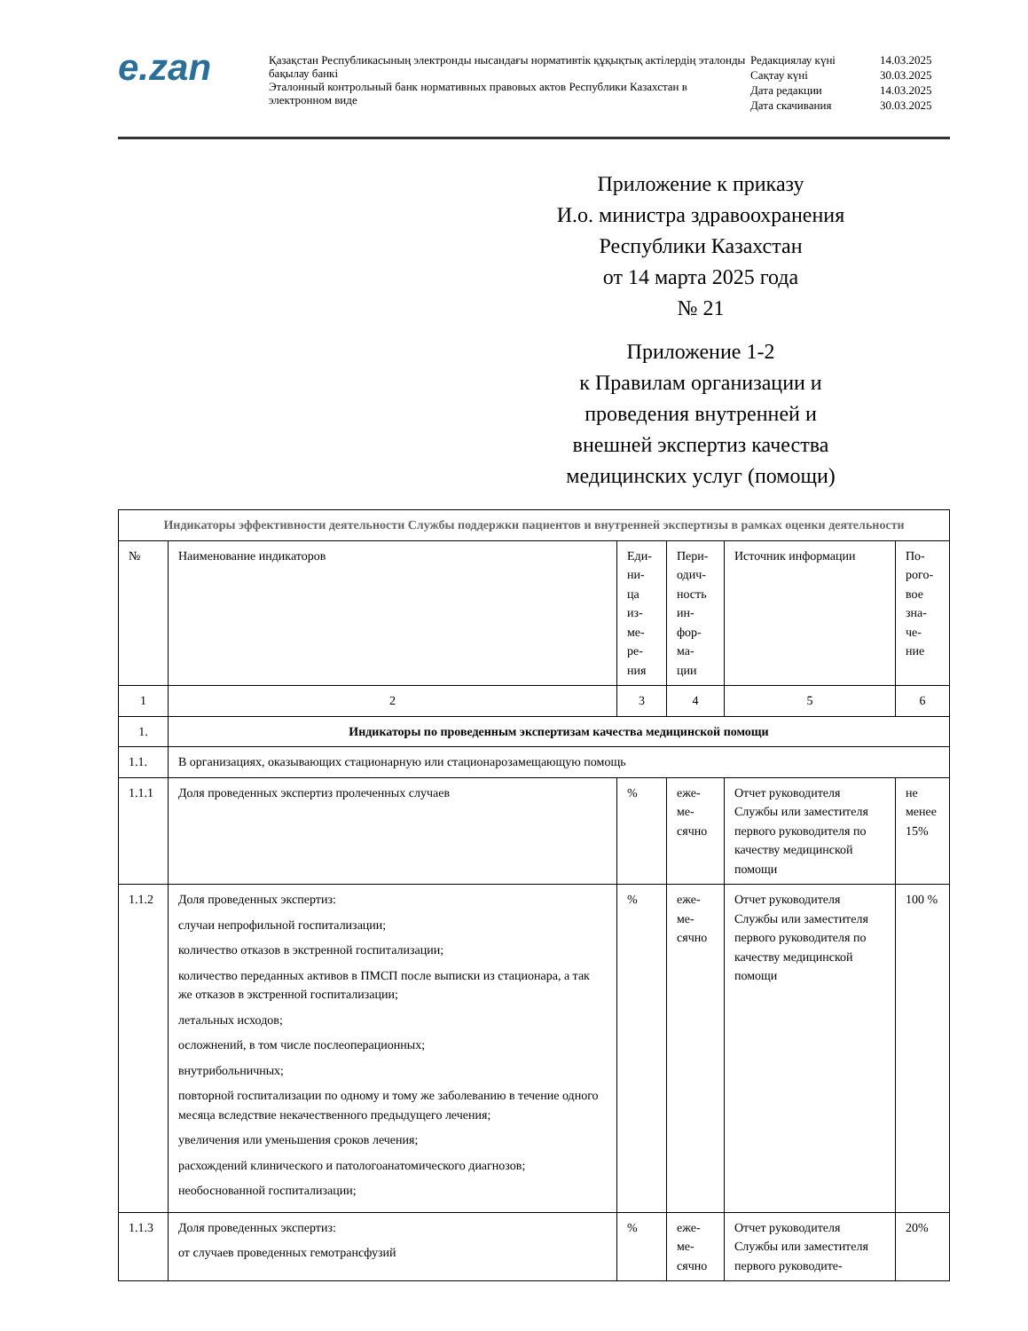e.zan
Қазақстан Республикасының электронды нысандағы нормативтік құқықтық актілердің эталонды бақылау банкі
Эталонный контрольный банк нормативных правовых актов Республики Казахстан в электронном виде
| Редакциялау күні | 14.03.2025 |
| Сақтау күні | 30.03.2025 |
| Дата редакции | 14.03.2025 |
| Дата скачивания | 30.03.2025 |
Приложение к приказу
И.о. министра здравоохранения
Республики Казахстан
от 14 марта 2025 года
№ 21
Приложение 1-2
к Правилам организации и
проведения внутренней и
внешней экспертиз качества
медицинских услуг (помощи)
| Индикаторы эффективности деятельности Службы поддержки пациентов и внутренней экспертизы в рамках оценки деятельности | | | | | |
| --- | --- | --- | --- | --- | --- |
| № | Наименование индикаторов | Еди-ни-ца из-ме-ре-ния | Пери-одич-ность ин-фор-ма-ции | Источник информации | По-рого-вое зна-че-ние |
| 1 | 2 | 3 | 4 | 5 | 6 |
| 1. | Индикаторы по проведенным экспертизам качества медицинской помощи | | | | |
| 1.1. | В организациях, оказывающих стационарную или стационарозамещающую помощь | | | | |
| 1.1.1 | Доля проведенных экспертиз пролеченных случаев | % | еже-ме-сячно | Отчет руководителя Службы или заместителя первого руководителя по качеству медицинской помощи | не менее 15% |
| 1.1.2 | Доля проведенных экспертиз: случаи непрофильной госпитализации; количество отказов в экстренной госпитализации; количество переданных активов в ПМСП после выписки из стационара, а так же отказов в экстренной госпитализации; летальных исходов; осложнений, в том числе послеоперационных; внутрибольничных; повторной госпитализации по одному и тому же заболеванию в течение одного месяца вследствие некачественного предыдущего лечения; увеличения или уменьшения сроков лечения; расхождений клинического и патологоанатомического диагнозов; необоснованной госпитализации; | % | еже-ме-сячно | Отчет руководителя Службы или заместителя первого руководителя по качеству медицинской помощи | 100 % |
| 1.1.3 | Доля проведенных экспертиз: от случаев проведенных гемотрансфузий | % | еже-ме-сячно | Отчет руководителя Службы или заместителя первого руководите- | 20% |